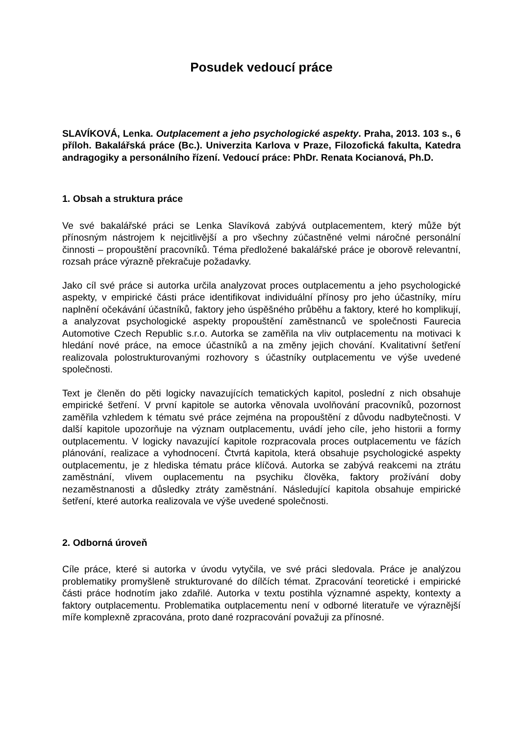Posudek vedoucí práce
SLAVÍKOVÁ, Lenka. Outplacement a jeho psychologické aspekty. Praha, 2013. 103 s., 6 příloh. Bakalářská práce (Bc.). Univerzita Karlova v Praze, Filozofická fakulta, Katedra andragogiky a personálního řízení. Vedoucí práce: PhDr. Renata Kocianová, Ph.D.
1. Obsah a struktura práce
Ve své bakalářské práci se Lenka Slavíková zabývá outplacementem, který může být přínosným nástrojem k nejcitlivější a pro všechny zúčastněné velmi náročné personální činnosti – propouštění pracovníků. Téma předložené bakalářské práce je oborově relevantní, rozsah práce výrazně překračuje požadavky.
Jako cíl své práce si autorka určila analyzovat proces outplacementu a jeho psychologické aspekty, v empirické části práce identifikovat individuální přínosy pro jeho účastníky, míru naplnění očekávání účastníků, faktory jeho úspěšného průběhu a faktory, které ho komplikují, a analyzovat psychologické aspekty propouštění zaměstnanců ve společnosti Faurecia Automotive Czech Republic s.r.o. Autorka se zaměřila na vliv outplacementu na motivaci k hledání nové práce, na emoce účastníků a na změny jejich chování. Kvalitativní šetření realizovala polostrukturovanými rozhovory s účastníky outplacementu ve výše uvedené společnosti.
Text je členěn do pěti logicky navazujících tematických kapitol, poslední z nich obsahuje empirické šetření. V první kapitole se autorka věnovala uvolňování pracovníků, pozornost zaměřila vzhledem k tématu své práce zejména na propouštění z důvodu nadbytečnosti. V další kapitole upozorňuje na význam outplacementu, uvádí jeho cíle, jeho historii a formy outplacementu. V logicky navazující kapitole rozpracovala proces outplacementu ve fázích plánování, realizace a vyhodnocení. Čtvrtá kapitola, která obsahuje psychologické aspekty outplacementu, je z hlediska tématu práce klíčová. Autorka se zabývá reakcemi na ztrátu zaměstnání, vlivem ouplacementu na psychiku člověka, faktory prožívání doby nezaměstnanosti a důsledky ztráty zaměstnání. Následující kapitola obsahuje empirické šetření, které autorka realizovala ve výše uvedené společnosti.
2. Odborná úroveň
Cíle práce, které si autorka v úvodu vytyčila, ve své práci sledovala. Práce je analýzou problematiky promyšleně strukturované do dílčích témat. Zpracování teoretické i empirické části práce hodnotím jako zdařilé. Autorka v textu postihla významné aspekty, kontexty a faktory outplacementu. Problematika outplacementu není v odborné literatuře ve výraznější míře komplexně zpracována, proto dané rozpracování považuji za přínosné.